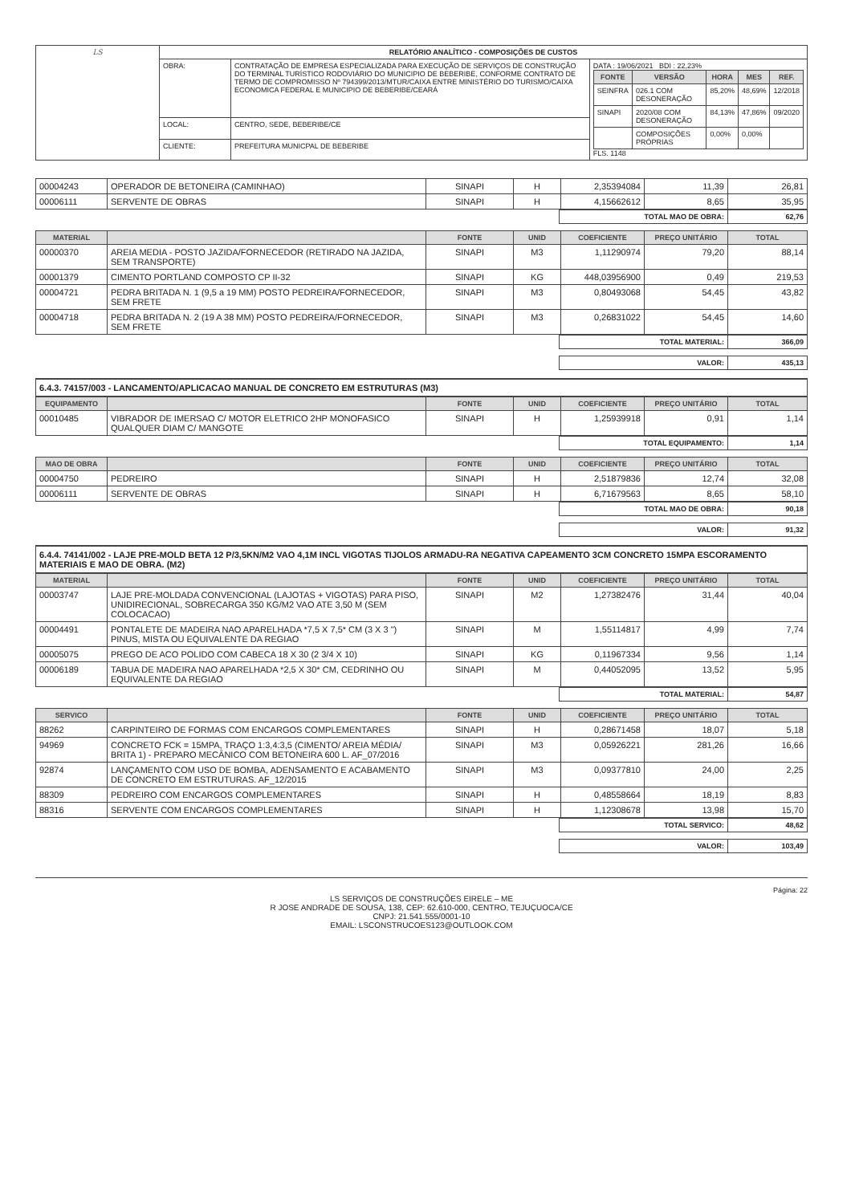| LS | RELATÓRIO ANALÍTICO - COMPOSIÇÕES DE CUSTOS | | |
| | OBRA: | CONTRATAÇÃO DE EMPRESA ESPECIALIZADA PARA EXECUÇÃO DE SERVIÇOS DE CONSTRUÇÃO DO TERMINAL TURÍSTICO RODOVIÁRIO DO MUNICIPIO DE BEBERIBE, CONFORME CONTRATO DE TERMO DE COMPROMISSO Nº 794399/2013/MTUR/CAIXA ENTRE MINISTÉRIO DO TURISMO/CAIXA ECONOMICA FEDERAL E MUNICIPIO DE BEBERIBE/CEARÁ | DATA : 19/06/2021 BDI : 22,23% / FONTE / VERSÃO / HORA / MES / REF. / / --- / --- / --- / --- / --- / / SEINFRA / 026.1 COM DESONERAÇÃO / 85,20% / 48,69% / 12/2018 / / SINAPI / 2020/08 COM DESONERAÇÃO / 84,13% / 47,86% / 09/2020 / / / COMPOSIÇÕES PRÓPRIAS / 0,00% / 0,00% / / FLS. 1148 |
| | LOCAL: | CENTRO, SEDE, BEBERIBE/CE | |
| | CLIENTE: | PREFEITURA MUNICPAL DE BEBERIBE | |
| 00004243 | OPERADOR DE BETONEIRA (CAMINHAO) | SINAPI | H | 2,35394084 | 11,39 | 26,81 |
| 00006111 | SERVENTE DE OBRAS | SINAPI | H | 4,15662612 | 8,65 | 35,95 |
| TOTAL MAO DE OBRA: | 62,76 |
| MATERIAL | | FONTE | UNID | COEFICIENTE | PREÇO UNITÁRIO | TOTAL |
| --- | --- | --- | --- | --- | --- | --- |
| 00000370 | AREIA MEDIA - POSTO JAZIDA/FORNECEDOR (RETIRADO NA JAZIDA, SEM TRANSPORTE) | SINAPI | M3 | 1,11290974 | 79,20 | 88,14 |
| 00001379 | CIMENTO PORTLAND COMPOSTO CP II-32 | SINAPI | KG | 448,03956900 | 0,49 | 219,53 |
| 00004721 | PEDRA BRITADA N. 1 (9,5 a 19 MM) POSTO PEDREIRA/FORNECEDOR, SEM FRETE | SINAPI | M3 | 0,80493068 | 54,45 | 43,82 |
| 00004718 | PEDRA BRITADA N. 2 (19 A 38 MM) POSTO PEDREIRA/FORNECEDOR, SEM FRETE | SINAPI | M3 | 0,26831022 | 54,45 | 14,60 |
| TOTAL MATERIAL: | 366,09 |
| VALOR: | 435,13 |
6.4.3. 74157/003 - LANCAMENTO/APLICACAO MANUAL DE CONCRETO EM ESTRUTURAS (M3)
| EQUIPAMENTO | | FONTE | UNID | COEFICIENTE | PREÇO UNITÁRIO | TOTAL |
| --- | --- | --- | --- | --- | --- | --- |
| 00010485 | VIBRADOR DE IMERSAO C/ MOTOR ELETRICO 2HP MONOFASICO QUALQUER DIAM C/ MANGOTE | SINAPI | H | 1,25939918 | 0,91 | 1,14 |
| TOTAL EQUIPAMENTO: | 1,14 |
| MAO DE OBRA | | FONTE | UNID | COEFICIENTE | PREÇO UNITÁRIO | TOTAL |
| --- | --- | --- | --- | --- | --- | --- |
| 00004750 | PEDREIRO | SINAPI | H | 2,51879836 | 12,74 | 32,08 |
| 00006111 | SERVENTE DE OBRAS | SINAPI | H | 6,71679563 | 8,65 | 58,10 |
| TOTAL MAO DE OBRA: | 90,18 |
| VALOR: | 91,32 |
6.4.4. 74141/002 - LAJE PRE-MOLD BETA 12 P/3,5KN/M2 VAO 4,1M INCL VIGOTAS TIJOLOS ARMADU-RA NEGATIVA CAPEAMENTO 3CM CONCRETO 15MPA ESCORAMENTO MATERIAIS E MAO DE OBRA. (M2)
| MATERIAL | | FONTE | UNID | COEFICIENTE | PREÇO UNITÁRIO | TOTAL |
| --- | --- | --- | --- | --- | --- | --- |
| 00003747 | LAJE PRE-MOLDADA CONVENCIONAL (LAJOTAS + VIGOTAS) PARA PISO, UNIDIRECIONAL, SOBRECARGA 350 KG/M2 VAO ATE 3,50 M (SEM COLOCACAO) | SINAPI | M2 | 1,27382476 | 31,44 | 40,04 |
| 00004491 | PONTALETE DE MADEIRA NAO APARELHADA *7,5 X 7,5* CM (3 X 3 ") PINUS, MISTA OU EQUIVALENTE DA REGIAO | SINAPI | M | 1,55114817 | 4,99 | 7,74 |
| 00005075 | PREGO DE ACO POLIDO COM CABECA 18 X 30 (2 3/4 X 10) | SINAPI | KG | 0,11967334 | 9,56 | 1,14 |
| 00006189 | TABUA DE MADEIRA NAO APARELHADA *2,5 X 30* CM, CEDRINHO OU EQUIVALENTE DA REGIAO | SINAPI | M | 0,44052095 | 13,52 | 5,95 |
| TOTAL MATERIAL: | 54,87 |
| SERVICO | | FONTE | UNID | COEFICIENTE | PREÇO UNITÁRIO | TOTAL |
| --- | --- | --- | --- | --- | --- | --- |
| 88262 | CARPINTEIRO DE FORMAS COM ENCARGOS COMPLEMENTARES | SINAPI | H | 0,28671458 | 18,07 | 5,18 |
| 94969 | CONCRETO FCK = 15MPA, TRAÇO 1:3,4:3,5 (CIMENTO/ AREIA MÉDIA/ BRITA 1) - PREPARO MECÂNICO COM BETONEIRA 600 L. AF_07/2016 | SINAPI | M3 | 0,05926221 | 281,26 | 16,66 |
| 92874 | LANÇAMENTO COM USO DE BOMBA, ADENSAMENTO E ACABAMENTO DE CONCRETO EM ESTRUTURAS. AF_12/2015 | SINAPI | M3 | 0,09377810 | 24,00 | 2,25 |
| 88309 | PEDREIRO COM ENCARGOS COMPLEMENTARES | SINAPI | H | 0,48558664 | 18,19 | 8,83 |
| 88316 | SERVENTE COM ENCARGOS COMPLEMENTARES | SINAPI | H | 1,12308678 | 13,98 | 15,70 |
| TOTAL SERVICO: | 48,62 |
| VALOR: | 103,49 |
Página: 22
LS SERVIÇOS DE CONSTRUÇÕES EIRELE – ME
R JOSE ANDRADE DE SOUSA, 138, CEP: 62.610-000, CENTRO, TEJUÇUOCA/CE
CNPJ: 21.541.555/0001-10
EMAIL: LSCONSTRUCOES123@OUTLOOK.COM